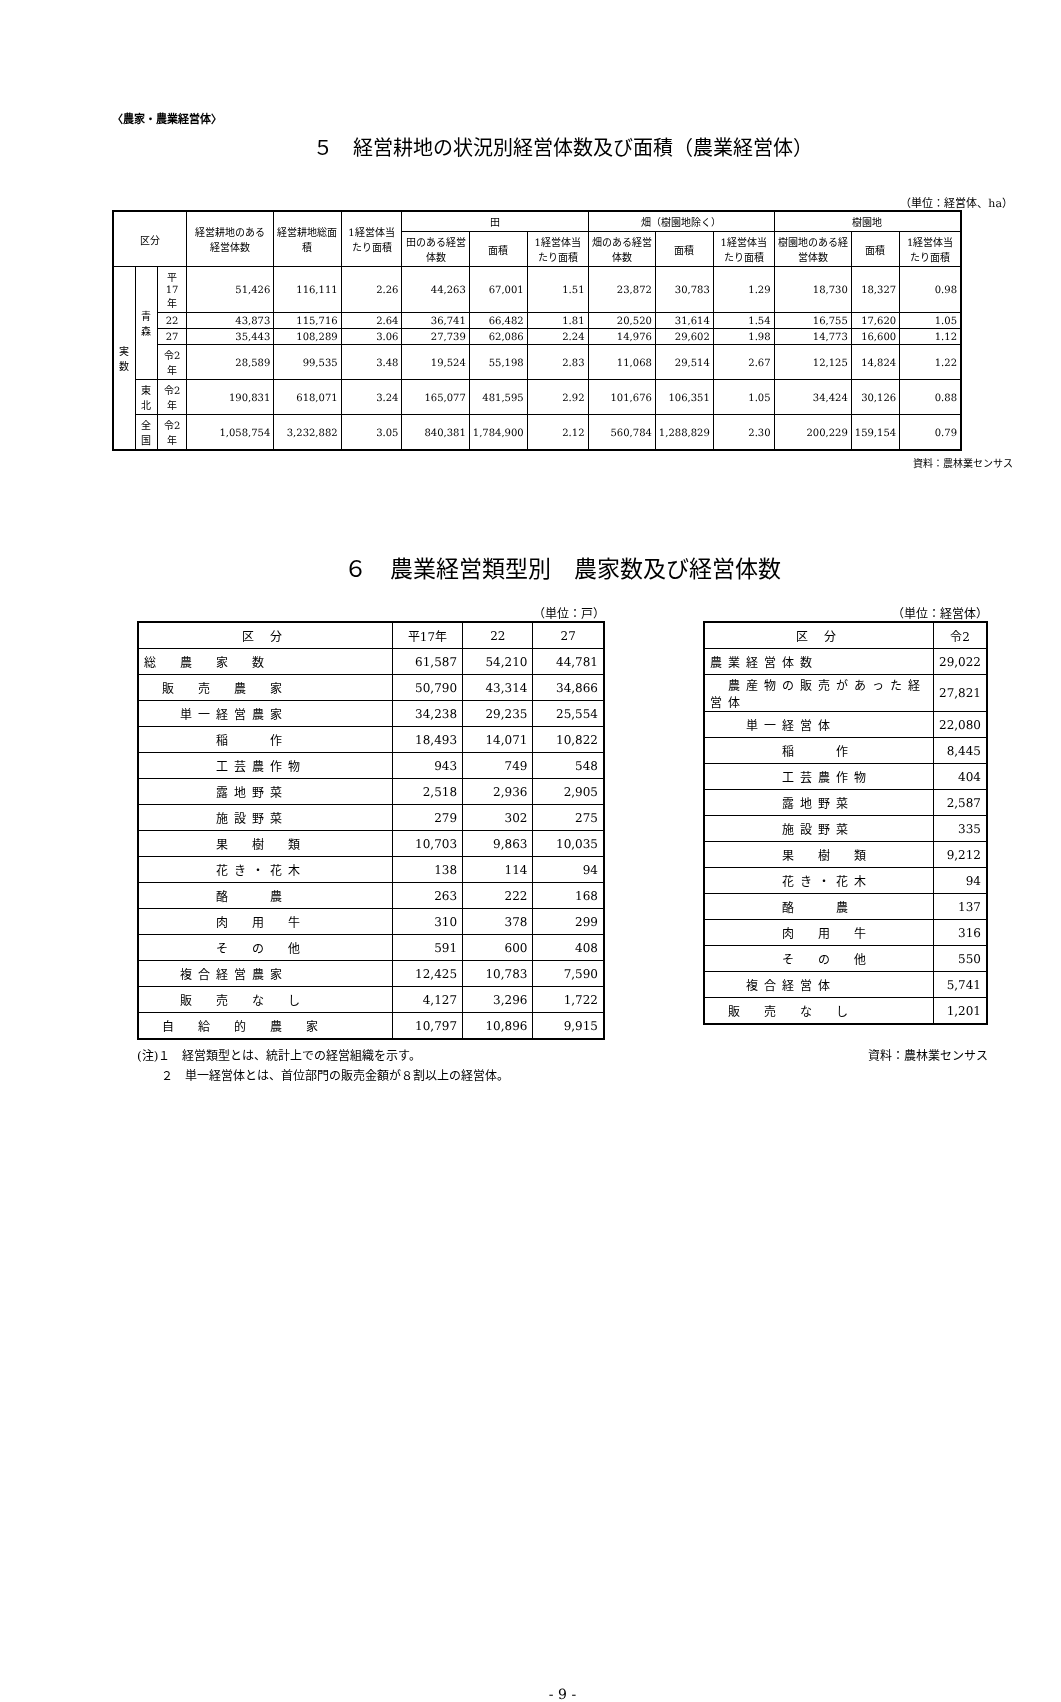〈農家・農業経営体〉
５　経営耕地の状況別経営体数及び面積（農業経営体）
（単位：経営体、ha）
| 区分 | | | 経営耕地のある経営体数 | 経営耕地総面積 | 1経営体当たり面積 | 田 | | | 畑（樹園地除く） | | | 樹園地 | | |
| --- | --- | --- | --- | --- | --- | --- | --- | --- | --- | --- | --- | --- | --- | --- |
| | | | | | | 田のある経営体数 | 面積 | 1経営体当たり面積 | 畑のある経営体数 | 面積 | 1経営体当たり面積 | 樹園地のある経営体数 | 面積 | 1経営体当たり面積 |
| 実数 | 青森 | 平17年 | 51,426 | 116,111 | 2.26 | 44,263 | 67,001 | 1.51 | 23,872 | 30,783 | 1.29 | 18,730 | 18,327 | 0.98 |
| | | 22 | 43,873 | 115,716 | 2.64 | 36,741 | 66,482 | 1.81 | 20,520 | 31,614 | 1.54 | 16,755 | 17,620 | 1.05 |
| | | 27 | 35,443 | 108,289 | 3.06 | 27,739 | 62,086 | 2.24 | 14,976 | 29,602 | 1.98 | 14,773 | 16,600 | 1.12 |
| | | 令2年 | 28,589 | 99,535 | 3.48 | 19,524 | 55,198 | 2.83 | 11,068 | 29,514 | 2.67 | 12,125 | 14,824 | 1.22 |
| | 東北 | 令2年 | 190,831 | 618,071 | 3.24 | 165,077 | 481,595 | 2.92 | 101,676 | 106,351 | 1.05 | 34,424 | 30,126 | 0.88 |
| | 全国 | 令2年 | 1,058,754 | 3,232,882 | 3.05 | 840,381 | 1,784,900 | 2.12 | 560,784 | 1,288,829 | 2.30 | 200,229 | 159,154 | 0.79 |
資料：農林業センサス
６　農業経営類型別　農家数及び経営体数
（単位：戸）
| 区 分 | 平17年 | 22 | 27 |
| 総 農 家 数 | 61,587 | 54,210 | 44,781 |
| 販 売 農 家 | 50,790 | 43,314 | 34,866 |
| 単一経営農家 | 34,238 | 29,235 | 25,554 |
| 稲 作 | 18,493 | 14,071 | 10,822 |
| 工芸農作物 | 943 | 749 | 548 |
| 露地野菜 | 2,518 | 2,936 | 2,905 |
| 施設野菜 | 279 | 302 | 275 |
| 果 樹 類 | 10,703 | 9,863 | 10,035 |
| 花き・花木 | 138 | 114 | 94 |
| 酪 農 | 263 | 222 | 168 |
| 肉 用 牛 | 310 | 378 | 299 |
| そ の 他 | 591 | 600 | 408 |
| 複合経営農家 | 12,425 | 10,783 | 7,590 |
| 販 売 な し | 4,127 | 3,296 | 1,722 |
| 自 給 的 農 家 | 10,797 | 10,896 | 9,915 |
（単位：経営体）
| 区 分 | 令2 |
| 農業経営体数 | 29,022 |
| 農産物の販売があった経営体 | 27,821 |
| 単一経営体 | 22,080 |
| 稲 作 | 8,445 |
| 工芸農作物 | 404 |
| 露地野菜 | 2,587 |
| 施設野菜 | 335 |
| 果 樹 類 | 9,212 |
| 花き・花木 | 94 |
| 酪 農 | 137 |
| 肉 用 牛 | 316 |
| そ の 他 | 550 |
| 複合経営体 | 5,741 |
| 販 売 な し | 1,201 |
(注)１　経営類型とは、統計上での経営組織を示す。
　　２　単一経営体とは、首位部門の販売金額が８割以上の経営体。
資料：農林業センサス
- 9 -